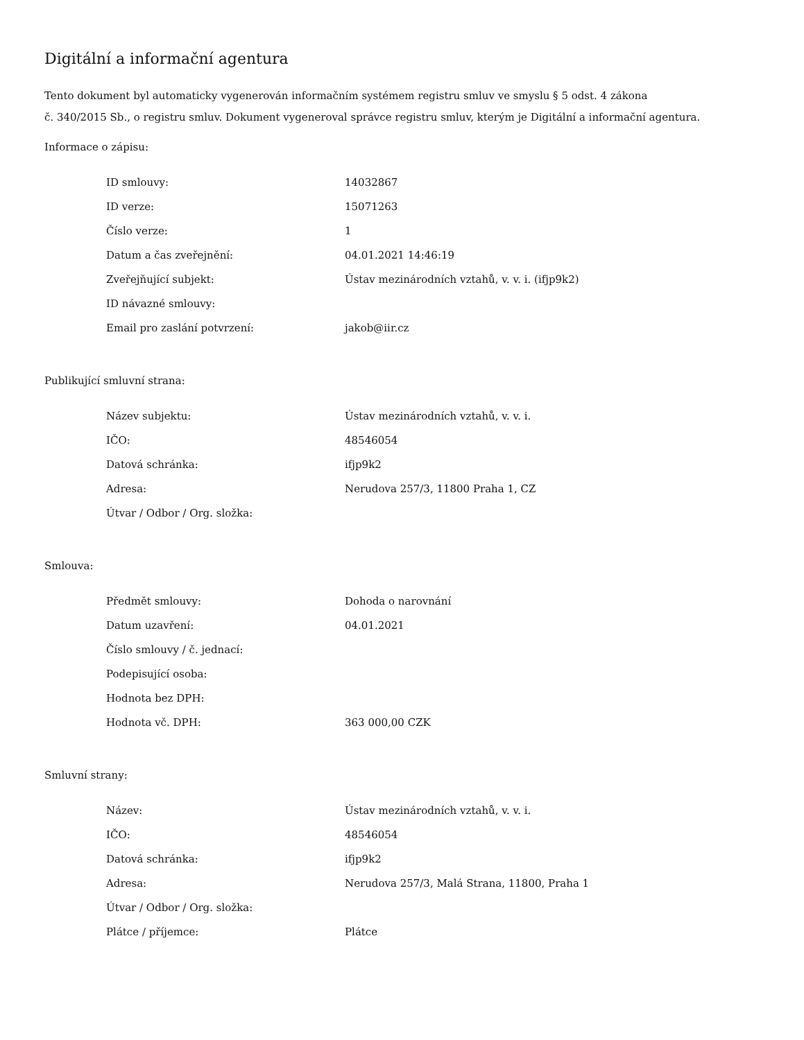Digitální a informační agentura
Tento dokument byl automaticky vygenerován informačním systémem registru smluv ve smyslu § 5 odst. 4 zákona
č. 340/2015 Sb., o registru smluv. Dokument vygeneroval správce registru smluv, kterým je Digitální a informační agentura.
Informace o zápisu:
| ID smlouvy: | 14032867 |
| ID verze: | 15071263 |
| Číslo verze: | 1 |
| Datum a čas zveřejnění: | 04.01.2021 14:46:19 |
| Zveřejňující subjekt: | Ústav mezinárodních vztahů, v. v. i. (ifjp9k2) |
| ID návazné smlouvy: | |
| Email pro zaslání potvrzení: | jakob@iir.cz |
Publikující smluvní strana:
| Název subjektu: | Ústav mezinárodních vztahů, v. v. i. |
| IČO: | 48546054 |
| Datová schránka: | ifjp9k2 |
| Adresa: | Nerudova 257/3, 11800 Praha 1, CZ |
| Útvar / Odbor / Org. složka: | |
Smlouva:
| Předmět smlouvy: | Dohoda o narovnání |
| Datum uzavření: | 04.01.2021 |
| Číslo smlouvy / č. jednací: | |
| Podepisující osoba: | |
| Hodnota bez DPH: | |
| Hodnota vč. DPH: | 363 000,00 CZK |
Smluvní strany:
| Název: | Ústav mezinárodních vztahů, v. v. i. |
| IČO: | 48546054 |
| Datová schránka: | ifjp9k2 |
| Adresa: | Nerudova 257/3, Malá Strana, 11800, Praha 1 |
| Útvar / Odbor / Org. složka: | |
| Plátce / příjemce: | Plátce |